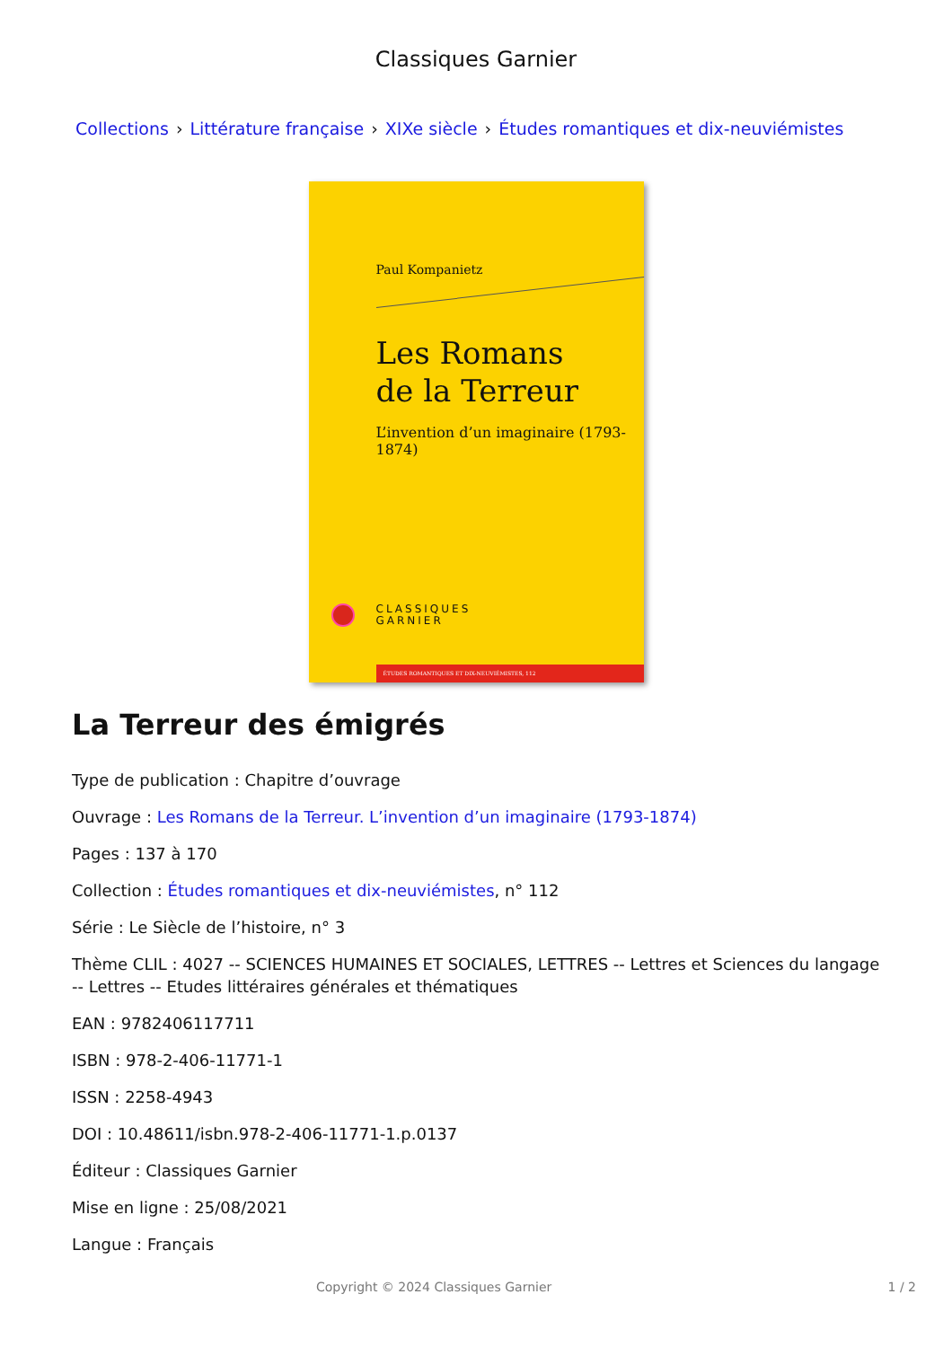Classiques Garnier
Collections › Littérature française › XIXe siècle › Études romantiques et dix-neuviémistes
Paul Kompanietz
Les Romans
de la Terreur
L’invention d’un imaginaire (1793-1874)
CLASSIQUES
GARNIER
ÉTUDES ROMANTIQUES ET DIX-NEUVIÉMISTES, 112
La Terreur des émigrés
Type de publication : Chapitre d’ouvrage
Ouvrage : Les Romans de la Terreur. L’invention d’un imaginaire (1793-1874)
Pages : 137 à 170
Collection : Études romantiques et dix-neuviémistes, n° 112
Série : Le Siècle de l’histoire, n° 3
Thème CLIL : 4027 -- SCIENCES HUMAINES ET SOCIALES, LETTRES -- Lettres et Sciences du langage -- Lettres -- Etudes littéraires générales et thématiques
EAN : 9782406117711
ISBN : 978-2-406-11771-1
ISSN : 2258-4943
DOI : 10.48611/isbn.978-2-406-11771-1.p.0137
Éditeur : Classiques Garnier
Mise en ligne : 25/08/2021
Langue : Français
Copyright © 2024 Classiques Garnier 1 / 2